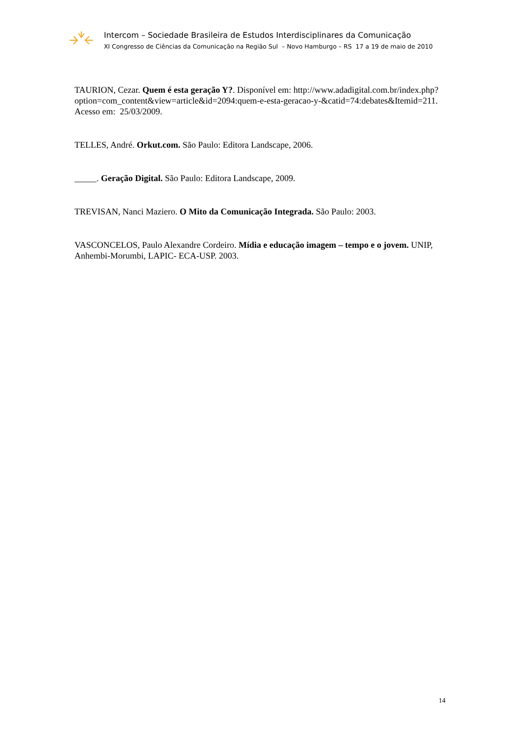Intercom – Sociedade Brasileira de Estudos Interdisciplinares da Comunicação
XI Congresso de Ciências da Comunicação na Região Sul – Novo Hamburgo – RS 17 a 19 de maio de 2010
TAURION, Cezar. Quem é esta geração Y?. Disponível em: http://www.adadigital.com.br/index.php?option=com_content&view=article&id=2094:quem-e-esta-geracao-y-&catid=74:debates&Itemid=211. Acesso em: 25/03/2009.
TELLES, André. Orkut.com. São Paulo: Editora Landscape, 2006.
_____. Geração Digital. São Paulo: Editora Landscape, 2009.
TREVISAN, Nanci Maziero. O Mito da Comunicação Integrada. São Paulo: 2003.
VASCONCELOS, Paulo Alexandre Cordeiro. Mídia e educação imagem – tempo e o jovem. UNIP, Anhembi-Morumbi, LAPIC- ECA-USP. 2003.
14